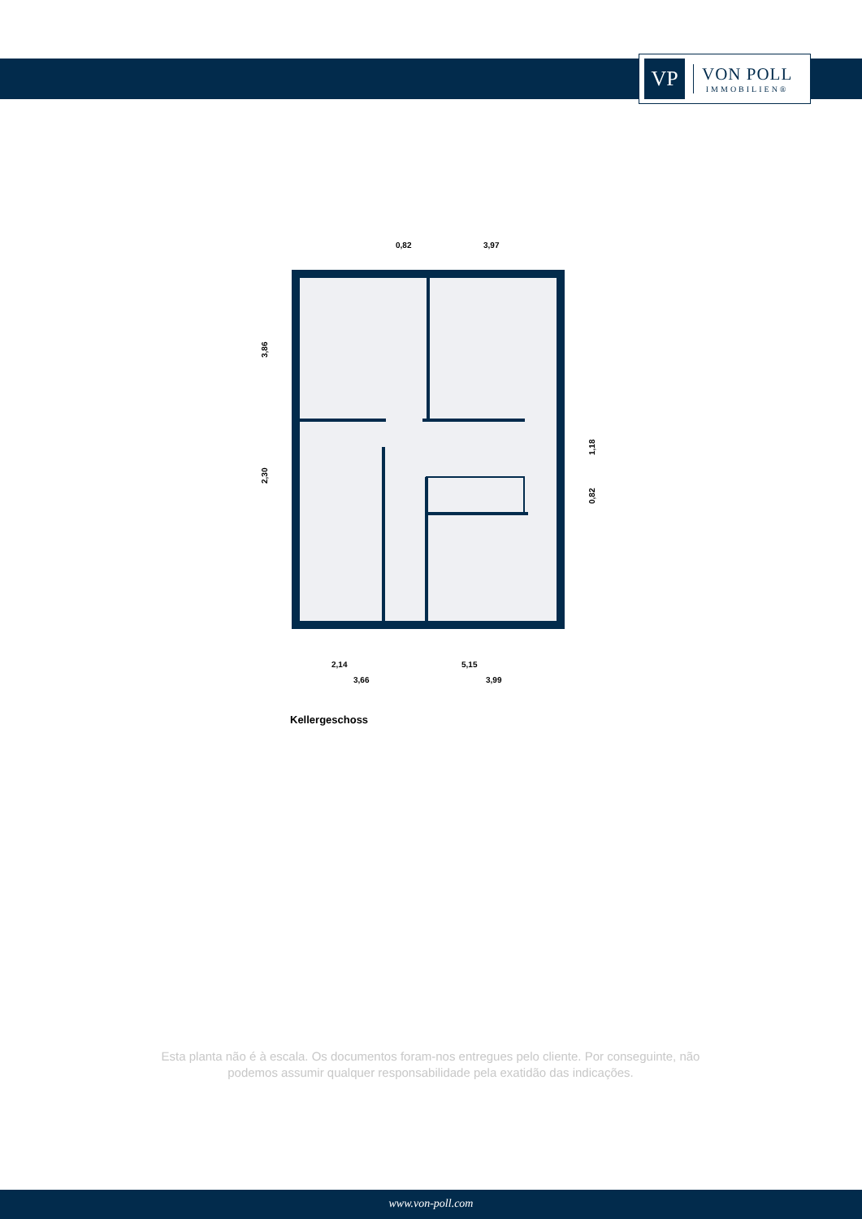VP
VON POLL
IMMOBILIEN®
0,82
3,97
2,14
5,15
3,66
3,99
3,86
2,30
1,18
0,82
Kellergeschoss
Esta planta não é à escala. Os documentos foram-nos entregues pelo cliente. Por conseguinte, não podemos assumir qualquer responsabilidade pela exatidão das indicações.
www.von-poll.com